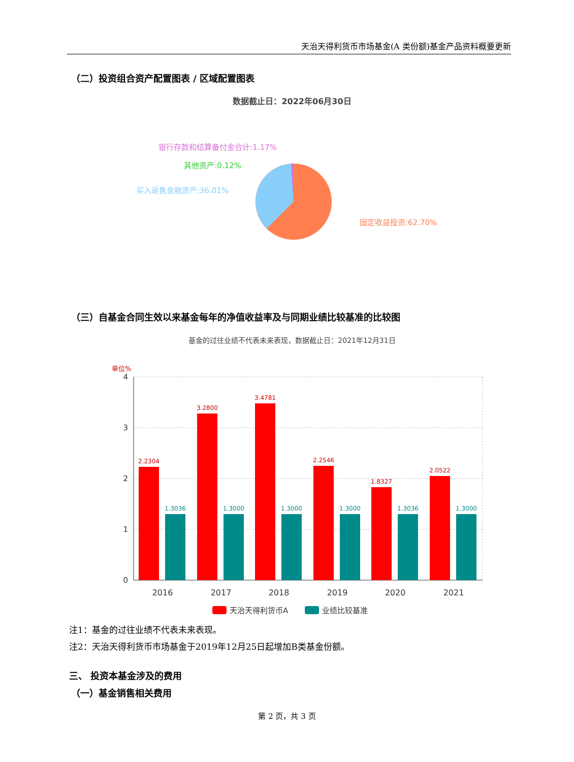天治天得利货币市场基金(A 类份额)基金产品资料概要更新
（二）投资组合资产配置图表 / 区域配置图表
数据截止日：2022年06月30日
银行存款和结算备付金合计:1.17%
其他资产:0.12%
买入返售金融资产:36.01%
固定收益投资:62.70%
（三）自基金合同生效以来基金每年的净值收益率及与同期业绩比较基准的比较图
基金的过往业绩不代表未来表现，数据截止日：2021年12月31日
单位%
4
3
2
1
0
2.2304
3.2800
3.4781
2.2546
1.8327
2.0522
1.3036
1.3000
1.3000
1.3000
1.3036
1.3000
2016
2017
2018
2019
2020
2021
天治天得利货币A
业绩比较基准
注1：基金的过往业绩不代表未来表现。
注2：天治天得利货币市场基金于2019年12月25日起增加B类基金份额。
三、 投资本基金涉及的费用
（一）基金销售相关费用
第 2 页，共 3 页